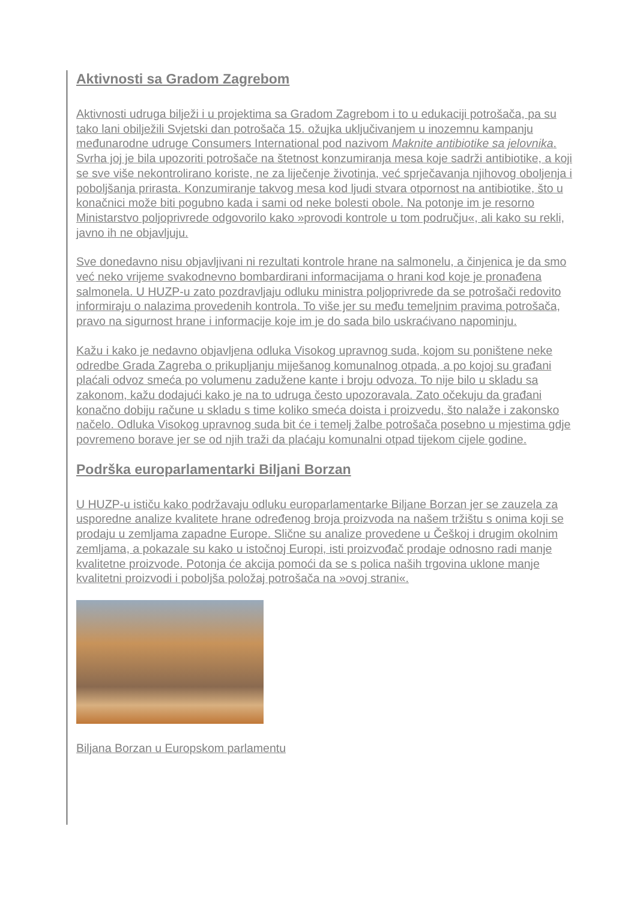Aktivnosti sa Gradom Zagrebom
Aktivnosti udruga bilježi i u projektima sa Gradom Zagrebom i to u edukaciji potrošača, pa su tako lani obilježili Svjetski dan potrošača 15. ožujka uključivanjem u inozemnu kampanju međunarodne udruge Consumers International pod nazivom Maknite antibiotike sa jelovnika. Svrha joj je bila upozoriti potrošače na štetnost konzumiranja mesa koje sadrži antibiotike, a koji se sve više nekontrolirano koriste, ne za liječenje životinja, već sprječavanja njihovog oboljenja i poboljšanja prirasta. Konzumiranje takvog mesa kod ljudi stvara otpornost na antibiotike, što u konačnici može biti pogubno kada i sami od neke bolesti obole. Na potonje im je resorno Ministarstvo poljoprivrede odgovorilo kako »provodi kontrole u tom području«, ali kako su rekli, javno ih ne objavljuju.
Sve donedavno nisu objavljivani ni rezultati kontrole hrane na salmonelu, a činjenica je da smo već neko vrijeme svakodnevno bombardirani informacijama o hrani kod koje je pronađena salmonela. U HUZP-u zato pozdravljaju odluku ministra poljoprivrede da se potrošači redovito informiraju o nalazima provedenih kontrola. To više jer su među temeljnim pravima potrošača, pravo na sigurnost hrane i informacije koje im je do sada bilo uskraćivano napominju.
Kažu i kako je nedavno objavljena odluka Visokog upravnog suda, kojom su poništene neke odredbe Grada Zagreba o prikupljanju miješanog komunalnog otpada, a po kojoj su građani plaćali odvoz smeća po volumenu zadužene kante i broju odvoza. To nije bilo u skladu sa zakonom, kažu dodajući kako je na to udruga često upozoravala. Zato očekuju da građani konačno dobiju račune u skladu s time koliko smeća doista i proizvedu, što nalaže i zakonsko načelo. Odluka Visokog upravnog suda bit će i temelj žalbe potrošača posebno u mjestima gdje povremeno borave jer se od njih traži da plaćaju komunalni otpad tijekom cijele godine.
Podrška europarlamentarki Biljani Borzan
U HUZP-u ističu kako podržavaju odluku europarlamentarke Biljane Borzan jer se zauzela za usporedne analize kvalitete hrane određenog broja proizvoda na našem tržištu s onima koji se prodaju u zemljama zapadne Europe. Slične su analize provedene u Češkoj i drugim okolnim zemljama, a pokazale su kako u istočnoj Europi, isti proizvođač prodaje odnosno radi manje kvalitetne proizvode. Potonja će akcija pomoći da se s polica naših trgovina uklone manje kvalitetni proizvodi i poboljša položaj potrošača na »ovoj strani«.
Biljana Borzan u Europskom parlamentu